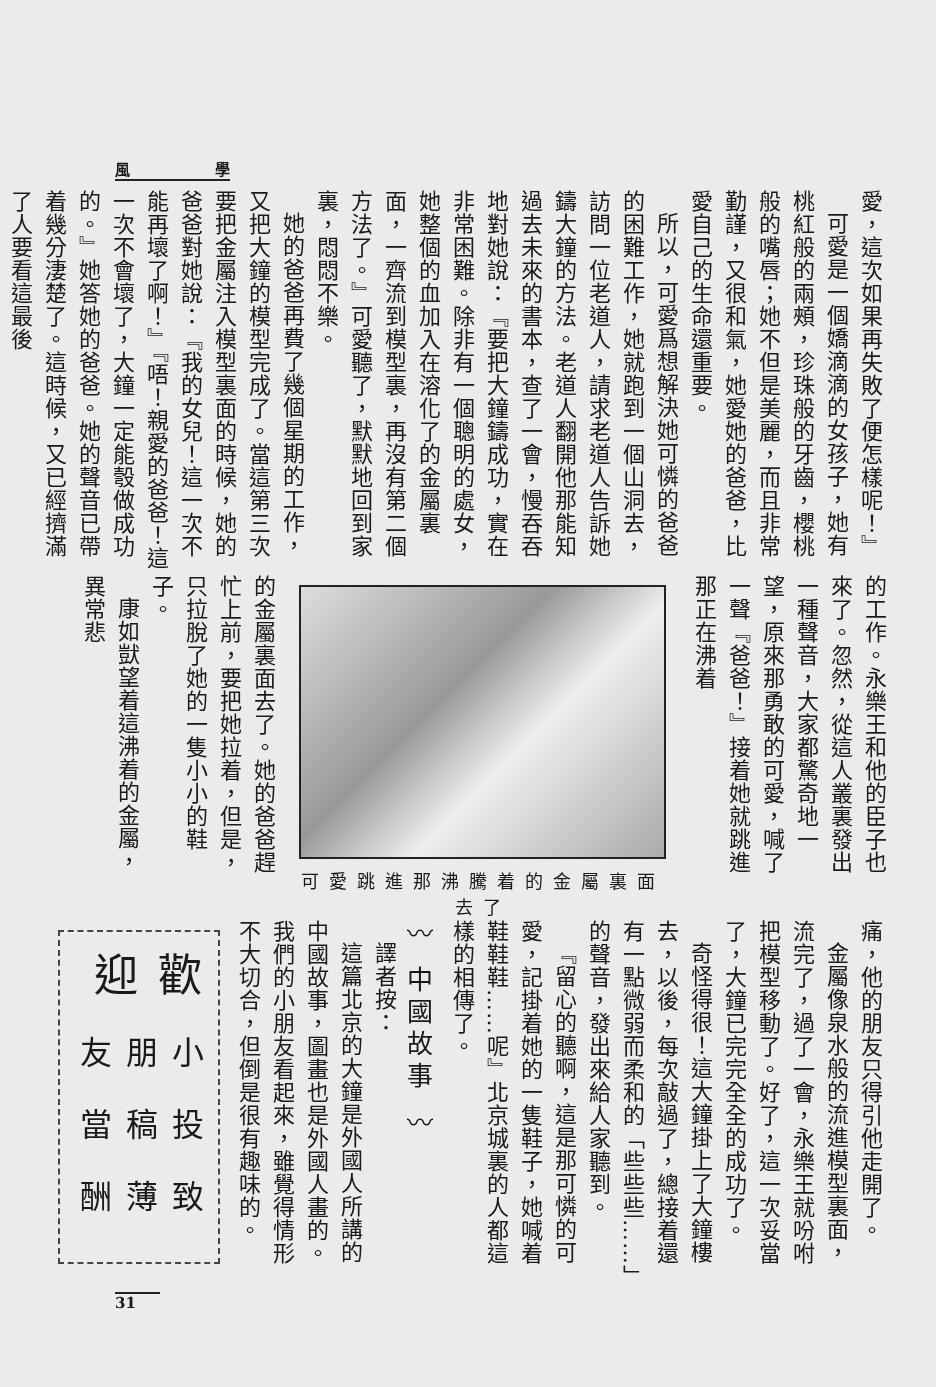風 學
愛，這次如果再失敗了便怎樣呢！』
可愛是一個嬌滴滴的女孩子，她有桃紅般的兩頰，珍珠般的牙齒，櫻桃般的嘴唇；她不但是美麗，而且非常勤謹，又很和氣，她愛她的爸爸，比愛自己的生命還重要。
所以，可愛爲想解決她可憐的爸爸的困難工作，她就跑到一個山洞去，訪問一位老道人，請求老道人告訴她鑄大鐘的方法。老道人翻開他那能知過去未來的書本，查了一會，慢吞吞地對她說：『要把大鐘鑄成功，實在非常困難。除非有一個聰明的處女，她整個的血加入在溶化了的金屬裏面，一齊流到模型裏，再沒有第二個方法了。』可愛聽了，默默地回到家裏，悶悶不樂。
她的爸爸再費了幾個星期的工作，又把大鐘的模型完成了。當這第三次要把金屬注入模型裏面的時候，她的爸爸對她說：『我的女兒！這一次不能再壞了啊！』『唔！親愛的爸爸！這一次不會壞了，大鐘一定能彀做成功的。』她答她的爸爸。她的聲音已帶着幾分淒楚了。這時候，又已經擠滿了人要看這最後
的工作。永樂王和他的臣子也來了。忽然，從這人叢裏發出一種聲音，大家都驚奇地一望，原來那勇敢的可愛，喊了一聲『爸爸！』接着她就跳進那正在沸着
可愛跳進那沸騰着的金屬裏面去了
的金屬裏面去了。她的爸爸趕忙上前，要把她拉着，但是，只拉脫了她的一隻小小的鞋子。
康如獃望着這沸着的金屬，異常悲
痛，他的朋友只得引他走開了。
金屬像泉水般的流進模型裏面，流完了，過了一會，永樂王就吩咐把模型移動了。好了，這一次妥當了，大鐘已完完全全的成功了。
奇怪得很！這大鐘掛上了大鐘樓去，以後，每次敲過了，總接着還有一點微弱而柔和的「些些些……」的聲音，發出來給人家聽到。
『留心的聽啊，這是那可憐的可愛，記掛着她的一隻鞋子，她喊着鞋鞋鞋……呢』北京城裏的人都這樣的相傳了。
〰 中國故事 〰
譯者按：
這篇北京的大鐘是外國人所講的中國故事，圖畫也是外國人畫的。我們的小朋友看起來，雖覺得情形不大切合，但倒是很有趣味的。
歡迎
小朋友
投稿當
致薄酬
31